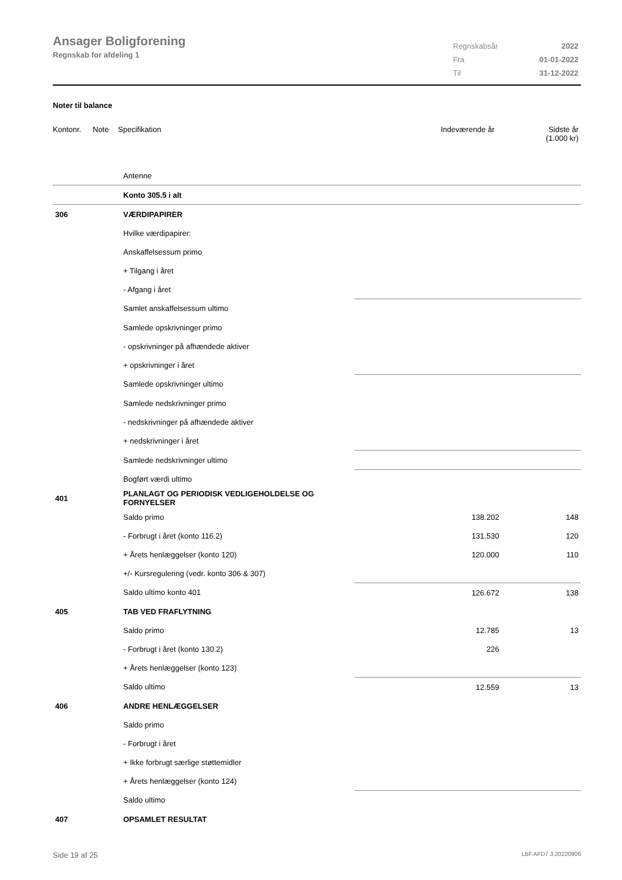Ansager Boligforening
Regnskab for afdeling 1
| Regnskabsår | 2022 |
| Fra | 01-01-2022 |
| Til | 31-12-2022 |
Noter til balance
Kontonr. Note Specifikation Indeværende år Sidste år
(1.000 kr)
| | | Antenne | | |
| | | Konto 305.5 i alt | | |
| 306 | | VÆRDIPAPIRER | | |
| | | Hvilke værdipapirer: | | |
| | | Anskaffelsessum primo | | |
| | | + Tilgang i året | | |
| | | - Afgang i året | | |
| | | Samlet anskaffelsessum ultimo | | |
| | | Samlede opskrivninger primo | | |
| | | - opskrivninger på afhændede aktiver | | |
| | | + opskrivninger i året | | |
| | | Samlede opskrivninger ultimo | | |
| | | Samlede nedskrivninger primo | | |
| | | - nedskrivninger på afhændede aktiver | | |
| | | + nedskrivninger i året | | |
| | | Samlede nedskrivninger ultimo | | |
| | | Bogført værdi ultimo | | |
| 401 | | PLANLAGT OG PERIODISK VEDLIGEHOLDELSE OG FORNYELSER | | |
| | | Saldo primo | 138.202 | 148 |
| | | - Forbrugt i året (konto 116.2) | 131.530 | 120 |
| | | + Årets henlæggelser (konto 120) | 120.000 | 110 |
| | | +/- Kursregulering (vedr. konto 306 & 307) | | |
| | | Saldo ultimo konto 401 | 126.672 | 138 |
| 405 | | TAB VED FRAFLYTNING | | |
| | | Saldo primo | 12.785 | 13 |
| | | - Forbrugt i året (konto 130.2) | 226 | |
| | | + Årets henlæggelser (konto 123) | | |
| | | Saldo ultimo | 12.559 | 13 |
| 406 | | ANDRE HENLÆGGELSER | | |
| | | Saldo primo | | |
| | | - Forbrugt i året | | |
| | | + Ikke forbrugt særlige støttemidler | | |
| | | + Årets henlæggelser (konto 124) | | |
| | | Saldo ultimo | | |
| 407 | | OPSAMLET RESULTAT | | |
Side 19 af 25 LBF.AFD7.3.20220906